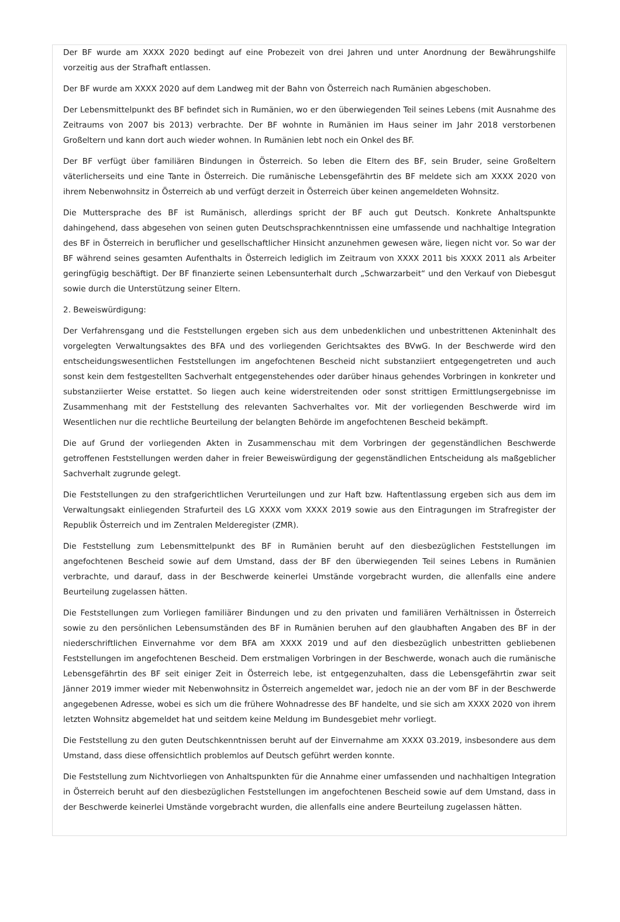Der BF wurde am XXXX 2020 bedingt auf eine Probezeit von drei Jahren und unter Anordnung der Bewährungshilfe vorzeitig aus der Strafhaft entlassen.
Der BF wurde am XXXX 2020 auf dem Landweg mit der Bahn von Österreich nach Rumänien abgeschoben.
Der Lebensmittelpunkt des BF befindet sich in Rumänien, wo er den überwiegenden Teil seines Lebens (mit Ausnahme des Zeitraums von 2007 bis 2013) verbrachte. Der BF wohnte in Rumänien im Haus seiner im Jahr 2018 verstorbenen Großeltern und kann dort auch wieder wohnen. In Rumänien lebt noch ein Onkel des BF.
Der BF verfügt über familiären Bindungen in Österreich. So leben die Eltern des BF, sein Bruder, seine Großeltern väterlicherseits und eine Tante in Österreich. Die rumänische Lebensgefährtin des BF meldete sich am XXXX 2020 von ihrem Nebenwohnsitz in Österreich ab und verfügt derzeit in Österreich über keinen angemeldeten Wohnsitz.
Die Muttersprache des BF ist Rumänisch, allerdings spricht der BF auch gut Deutsch. Konkrete Anhaltspunkte dahingehend, dass abgesehen von seinen guten Deutschsprachkenntnissen eine umfassende und nachhaltige Integration des BF in Österreich in beruflicher und gesellschaftlicher Hinsicht anzunehmen gewesen wäre, liegen nicht vor. So war der BF während seines gesamten Aufenthalts in Österreich lediglich im Zeitraum von XXXX 2011 bis XXXX 2011 als Arbeiter geringfügig beschäftigt. Der BF finanzierte seinen Lebensunterhalt durch „Schwarzarbeit“ und den Verkauf von Diebesgut sowie durch die Unterstützung seiner Eltern.
2. Beweiswürdigung:
Der Verfahrensgang und die Feststellungen ergeben sich aus dem unbedenklichen und unbestrittenen Akteninhalt des vorgelegten Verwaltungsaktes des BFA und des vorliegenden Gerichtsaktes des BVwG. In der Beschwerde wird den entscheidungswesentlichen Feststellungen im angefochtenen Bescheid nicht substanziiert entgegengetreten und auch sonst kein dem festgestellten Sachverhalt entgegenstehendes oder darüber hinaus gehendes Vorbringen in konkreter und substanziierter Weise erstattet. So liegen auch keine widerstreitenden oder sonst strittigen Ermittlungsergebnisse im Zusammenhang mit der Feststellung des relevanten Sachverhaltes vor. Mit der vorliegenden Beschwerde wird im Wesentlichen nur die rechtliche Beurteilung der belangten Behörde im angefochtenen Bescheid bekämpft.
Die auf Grund der vorliegenden Akten in Zusammenschau mit dem Vorbringen der gegenständlichen Beschwerde getroffenen Feststellungen werden daher in freier Beweiswürdigung der gegenständlichen Entscheidung als maßgeblicher Sachverhalt zugrunde gelegt.
Die Feststellungen zu den strafgerichtlichen Verurteilungen und zur Haft bzw. Haftentlassung ergeben sich aus dem im Verwaltungsakt einliegenden Strafurteil des LG XXXX vom XXXX 2019 sowie aus den Eintragungen im Strafregister der Republik Österreich und im Zentralen Melderegister (ZMR).
Die Feststellung zum Lebensmittelpunkt des BF in Rumänien beruht auf den diesbezüglichen Feststellungen im angefochtenen Bescheid sowie auf dem Umstand, dass der BF den überwiegenden Teil seines Lebens in Rumänien verbrachte, und darauf, dass in der Beschwerde keinerlei Umstände vorgebracht wurden, die allenfalls eine andere Beurteilung zugelassen hätten.
Die Feststellungen zum Vorliegen familiärer Bindungen und zu den privaten und familiären Verhältnissen in Österreich sowie zu den persönlichen Lebensumständen des BF in Rumänien beruhen auf den glaubhaften Angaben des BF in der niederschriftlichen Einvernahme vor dem BFA am XXXX 2019 und auf den diesbezüglich unbestritten gebliebenen Feststellungen im angefochtenen Bescheid. Dem erstmaligen Vorbringen in der Beschwerde, wonach auch die rumänische Lebensgefährtin des BF seit einiger Zeit in Österreich lebe, ist entgegenzuhalten, dass die Lebensgefährtin zwar seit Jänner 2019 immer wieder mit Nebenwohnsitz in Österreich angemeldet war, jedoch nie an der vom BF in der Beschwerde angegebenen Adresse, wobei es sich um die frühere Wohnadresse des BF handelte, und sie sich am XXXX 2020 von ihrem letzten Wohnsitz abgemeldet hat und seitdem keine Meldung im Bundesgebiet mehr vorliegt.
Die Feststellung zu den guten Deutschkenntnissen beruht auf der Einvernahme am XXXX 03.2019, insbesondere aus dem Umstand, dass diese offensichtlich problemlos auf Deutsch geführt werden konnte.
Die Feststellung zum Nichtvorliegen von Anhaltspunkten für die Annahme einer umfassenden und nachhaltigen Integration in Österreich beruht auf den diesbezüglichen Feststellungen im angefochtenen Bescheid sowie auf dem Umstand, dass in der Beschwerde keinerlei Umstände vorgebracht wurden, die allenfalls eine andere Beurteilung zugelassen hätten.